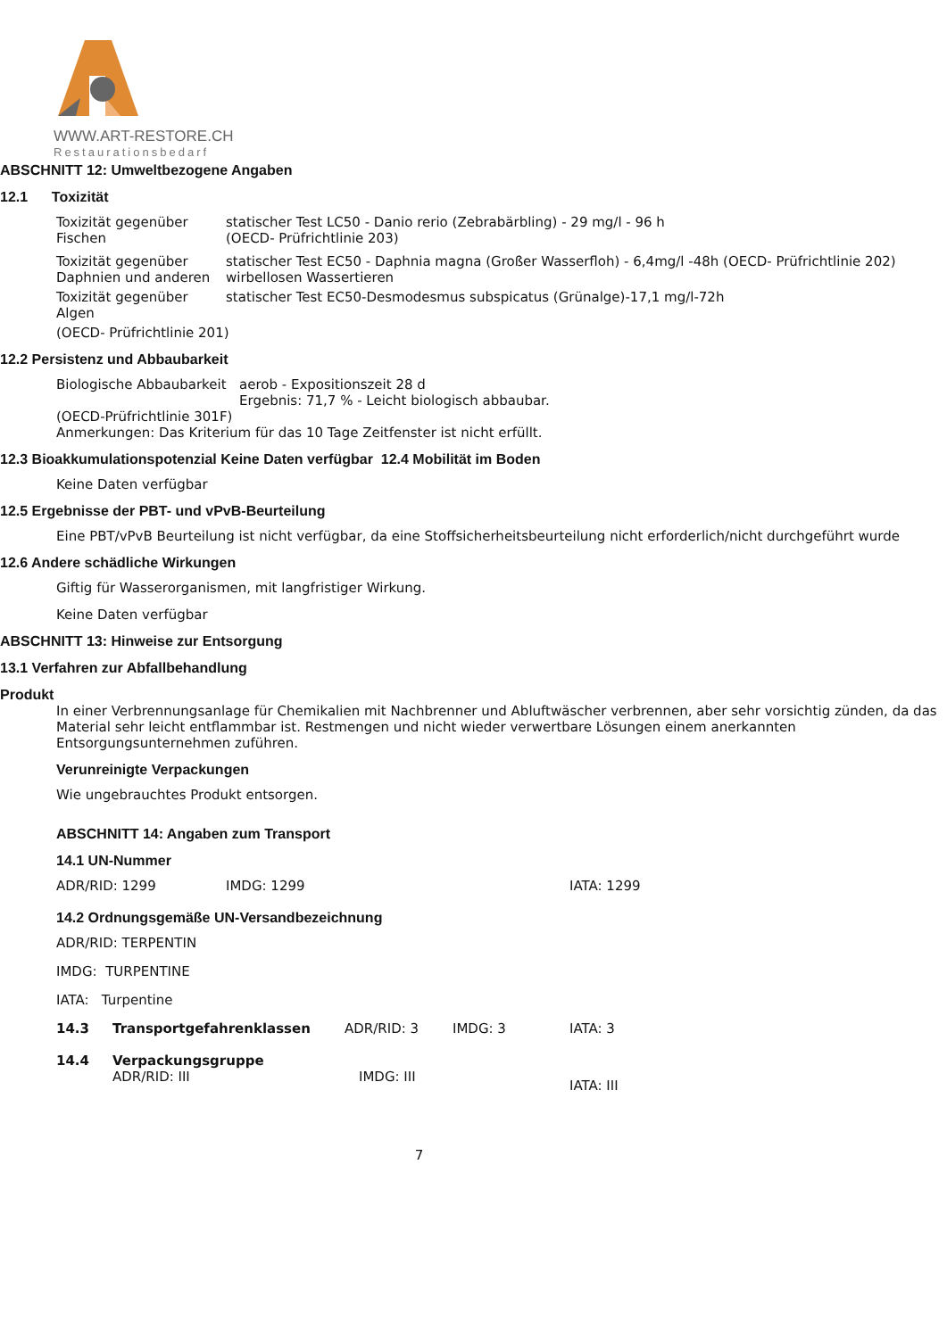WWW.ART-RESTORE.CH
Restaurationsbedarf
ABSCHNITT 12: Umweltbezogene Angaben
12.1 Toxizität
Toxizität gegenüber Fischen
statischer Test LC50 - Danio rerio (Zebrabärbling) - 29 mg/l - 96 h
(OECD- Prüfrichtlinie 203)
Toxizität gegenüber Daphnien und anderen
statischer Test EC50 - Daphnia magna (Großer Wasserfloh) - 6,4mg/l -48h (OECD- Prüfrichtlinie 202) wirbellosen Wassertieren
Toxizität gegenüber Algen
statischer Test EC50-Desmodesmus subspicatus (Grünalge)-17,1 mg/l-72h
(OECD- Prüfrichtlinie 201)
12.2 Persistenz und Abbaubarkeit
Biologische Abbaubarkeit
aerob - Expositionszeit 28 d
Ergebnis: 71,7 % - Leicht biologisch abbaubar.
(OECD-Prüfrichtlinie 301F)
Anmerkungen: Das Kriterium für das 10 Tage Zeitfenster ist nicht erfüllt.
12.3 Bioakkumulationspotenzial Keine Daten verfügbar 12.4 Mobilität im Boden
Keine Daten verfügbar
12.5 Ergebnisse der PBT- und vPvB-Beurteilung
Eine PBT/vPvB Beurteilung ist nicht verfügbar, da eine Stoffsicherheitsbeurteilung nicht erforderlich/nicht durchgeführt wurde
12.6 Andere schädliche Wirkungen
Giftig für Wasserorganismen, mit langfristiger Wirkung.
Keine Daten verfügbar
ABSCHNITT 13: Hinweise zur Entsorgung
13.1 Verfahren zur Abfallbehandlung
Produkt
In einer Verbrennungsanlage für Chemikalien mit Nachbrenner und Abluftwäscher verbrennen, aber sehr vorsichtig zünden, da das Material sehr leicht entflammbar ist. Restmengen und nicht wieder verwertbare Lösungen einem anerkannten Entsorgungsunternehmen zuführen.
Verunreinigte Verpackungen
Wie ungebrauchtes Produkt entsorgen.
ABSCHNITT 14: Angaben zum Transport
14.1 UN-Nummer
ADR/RID: 1299 IMDG: 1299 IATA: 1299
14.2 Ordnungsgemäße UN-Versandbezeichnung
ADR/RID: TERPENTIN
IMDG: TURPENTINE
IATA: Turpentine
14.3 Transportgefahrenklassen ADR/RID: 3 IMDG: 3 IATA: 3
14.4 Verpackungsgruppe
ADR/RID: III IMDG: III
IATA: III
7